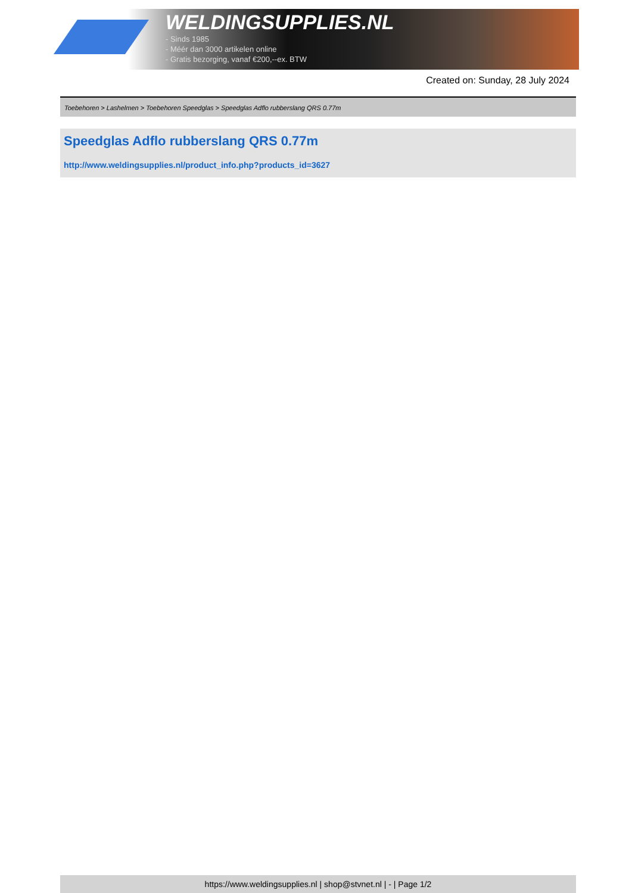WELDINGSUPPLIES.NL
- Sinds 1985
- Méér dan 3000 artikelen online
- Gratis bezorging, vanaf €200,--ex. BTW
Created on: Sunday, 28 July 2024
Toebehoren > Lashelmen > Toebehoren Speedglas > Speedglas Adflo rubberslang QRS 0.77m
Speedglas Adflo rubberslang QRS 0.77m
http://www.weldingsupplies.nl/product_info.php?products_id=3627
https://www.weldingsupplies.nl | shop@stvnet.nl | - | Page 1/2